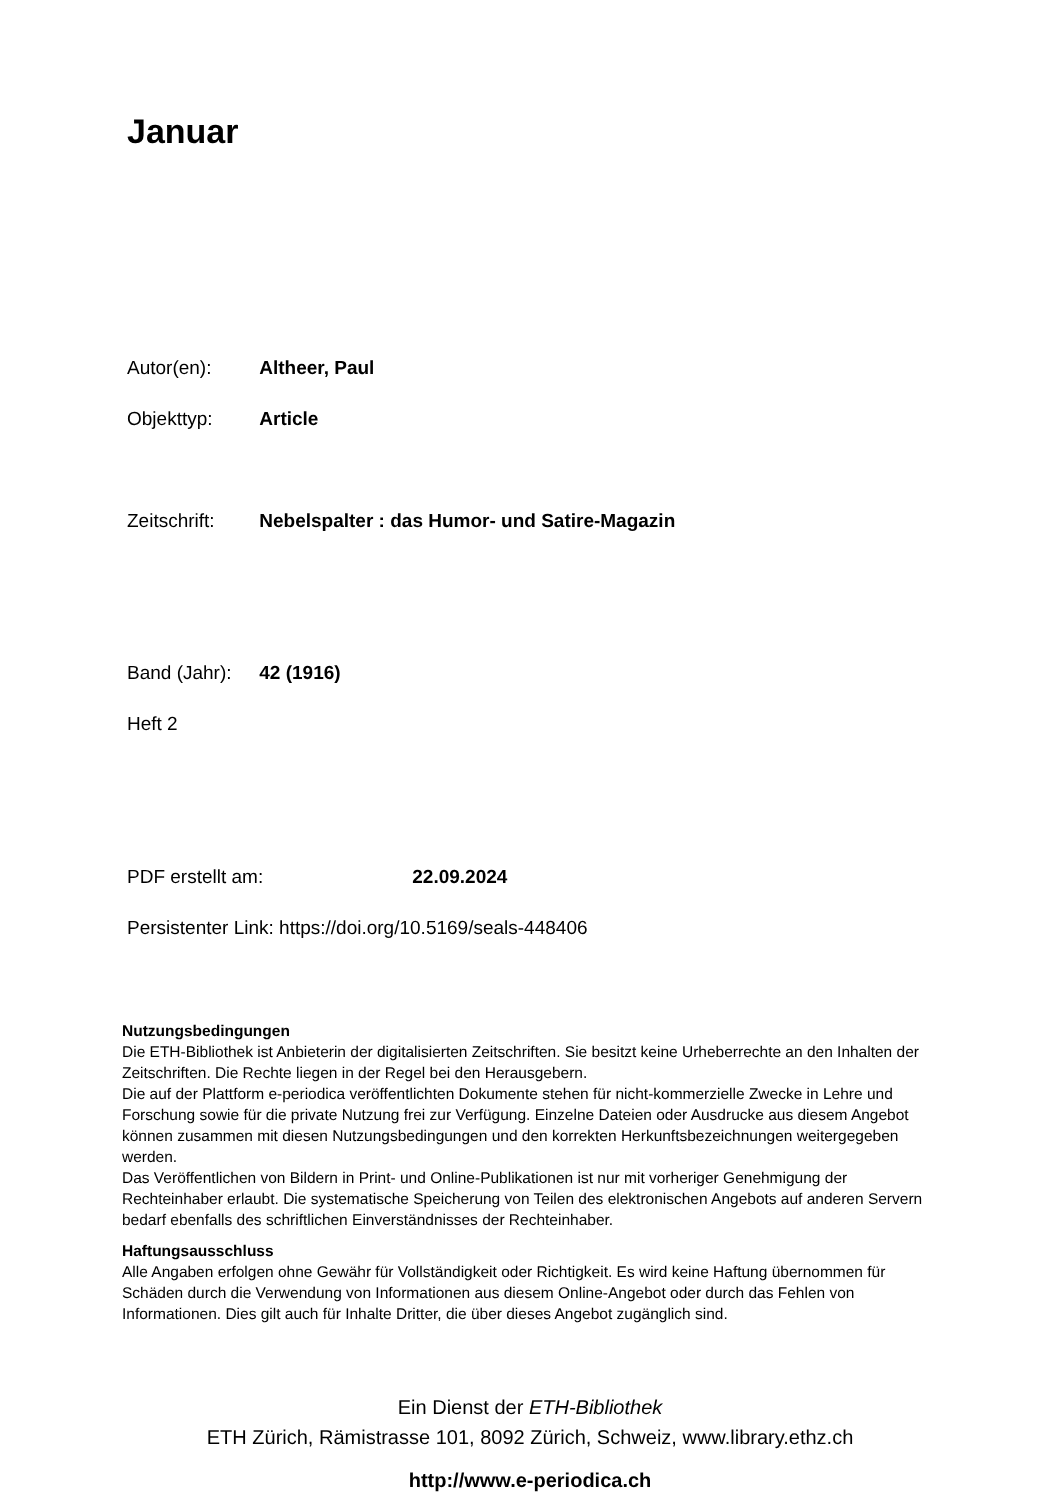Januar
Autor(en): Altheer, Paul
Objekttyp: Article
Zeitschrift: Nebelspalter : das Humor- und Satire-Magazin
Band (Jahr): 42 (1916)
Heft 2
PDF erstellt am: 22.09.2024
Persistenter Link: https://doi.org/10.5169/seals-448406
Nutzungsbedingungen
Die ETH-Bibliothek ist Anbieterin der digitalisierten Zeitschriften. Sie besitzt keine Urheberrechte an den Inhalten der Zeitschriften. Die Rechte liegen in der Regel bei den Herausgebern.
Die auf der Plattform e-periodica veröffentlichten Dokumente stehen für nicht-kommerzielle Zwecke in Lehre und Forschung sowie für die private Nutzung frei zur Verfügung. Einzelne Dateien oder Ausdrucke aus diesem Angebot können zusammen mit diesen Nutzungsbedingungen und den korrekten Herkunftsbezeichnungen weitergegeben werden.
Das Veröffentlichen von Bildern in Print- und Online-Publikationen ist nur mit vorheriger Genehmigung der Rechteinhaber erlaubt. Die systematische Speicherung von Teilen des elektronischen Angebots auf anderen Servern bedarf ebenfalls des schriftlichen Einverständnisses der Rechteinhaber.
Haftungsausschluss
Alle Angaben erfolgen ohne Gewähr für Vollständigkeit oder Richtigkeit. Es wird keine Haftung übernommen für Schäden durch die Verwendung von Informationen aus diesem Online-Angebot oder durch das Fehlen von Informationen. Dies gilt auch für Inhalte Dritter, die über dieses Angebot zugänglich sind.
Ein Dienst der ETH-Bibliothek
ETH Zürich, Rämistrasse 101, 8092 Zürich, Schweiz, www.library.ethz.ch
http://www.e-periodica.ch